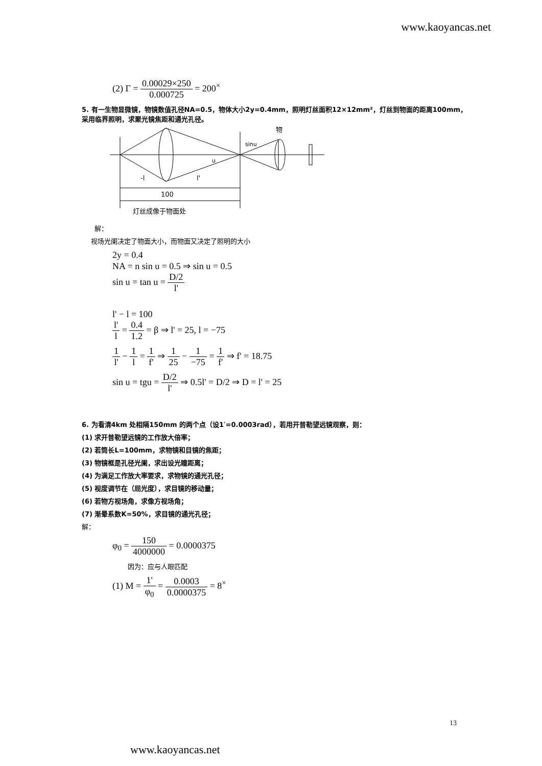www.kaoyancas.net
(2) Γ = 0.00029×250 0.000725 = 200<sup>×</sup>
5. 有一生物显微镜，物镜数值孔径NA=0.5，物体大小2y=0.4mm，照明灯丝面积12×12mm²，灯丝到物面的距离100mm，采用临界照明，求聚光镜焦距和通光孔径。
物
sinu
u
-l
l'
100
灯丝成像于物面处
解：
视场光阑决定了物面大小，而物面又决定了照明的大小
2y = 0.4
NA = n sin u = 0.5 ⇒ sin u = 0.5
sin u = tan u = D/2 l'
l' − l = 100
l' l = 0.4 1.2 = β ⇒ l' = 25, l = −75
1 l' − 1 l = 1 f' ⇒ 1 25 − 1 −75 = 1 f' ⇒ f' = 18.75
sin u = tgu = D/2 l' ⇒ 0.5l' = D/2 ⇒ D = l' = 25
6. 为看清4km 处相隔150mm 的两个点（设1′=0.0003rad），若用开普勒望远镜观察，则：
(1) 求开普勒望远镜的工作放大倍率；
(2) 若筒长L=100mm，求物镜和目镜的焦距；
(3) 物镜框是孔径光阑，求出设光瞳距离；
(4) 为满足工作放大率要求，求物镜的通光孔径；
(5) 视度调节在（屈光度），求目镜的移动量；
(6) 若物方视场角，求像方视场角；
(7) 渐晕系数K=50%，求目镜的通光孔径；
解：
φ<sub>0</sub> = 150 4000000 = 0.0000375
因为：应与人眼匹配
(1) M = 1' φ<sub>0</sub> = 0.0003 0.0000375 = 8<sup>×</sup>
13
www.kaoyancas.net